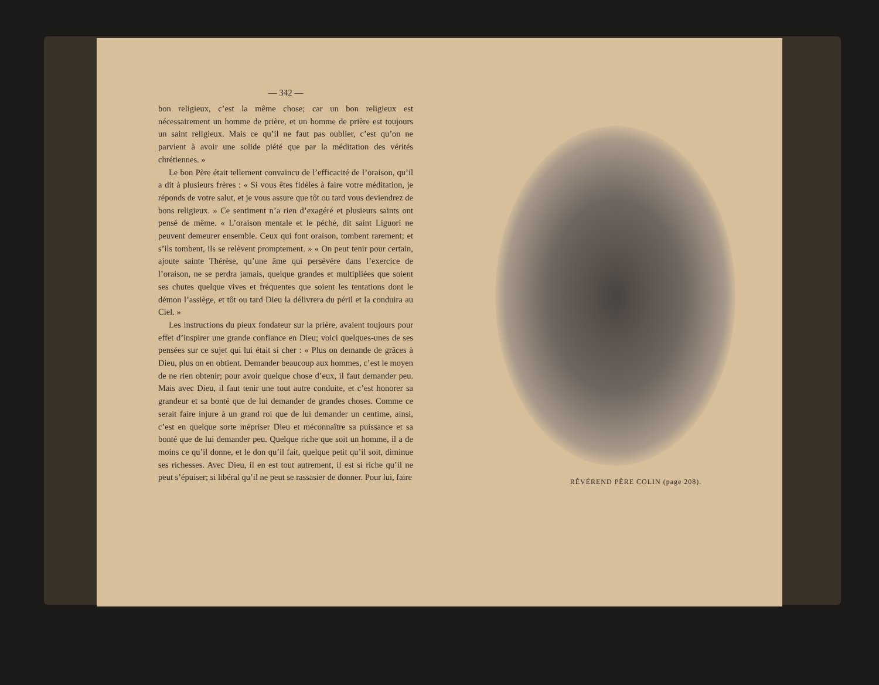— 342 —
bon religieux, c’est la même chose; car un bon religieux est nécessairement un homme de prière, et un homme de prière est toujours un saint religieux. Mais ce qu’il ne faut pas oublier, c’est qu’on ne parvient à avoir une solide piété que par la méditation des vérités chrétiennes. »
Le bon Père était tellement convaincu de l’efficacité de l’oraison, qu’il a dit à plusieurs frères : « Si vous êtes fidèles à faire votre méditation, je réponds de votre salut, et je vous assure que tôt ou tard vous deviendrez de bons religieux. » Ce sentiment n’a rien d’exagéré et plusieurs saints ont pensé de même. « L’oraison mentale et le péché, dit saint Liguori ne peuvent demeurer ensemble. Ceux qui font oraison, tombent rarement; et s’ils tombent, ils se relèvent promptement. » « On peut tenir pour certain, ajoute sainte Thérèse, qu’une âme qui persévère dans l’exercice de l’oraison, ne se perdra jamais, quelque grandes et multipliées que soient ses chutes quelque vives et fréquentes que soient les tentations dont le démon l’assiège, et tôt ou tard Dieu la délivrera du péril et la conduira au Ciel. »
Les instructions du pieux fondateur sur la prière, avaient toujours pour effet d’inspirer une grande confiance en Dieu; voici quelques-unes de ses pensées sur ce sujet qui lui était si cher : « Plus on demande de grâces à Dieu, plus on en obtient. Demander beaucoup aux hommes, c’est le moyen de ne rien obtenir; pour avoir quelque chose d’eux, il faut demander peu. Mais avec Dieu, il faut tenir une tout autre conduite, et c’est honorer sa grandeur et sa bonté que de lui demander de grandes choses. Comme ce serait faire injure à un grand roi que de lui demander un centime, ainsi, c’est en quelque sorte mépriser Dieu et méconnaître sa puissance et sa bonté que de lui demander peu. Quelque riche que soit un homme, il a de moins ce qu’il donne, et le don qu’il fait, quelque petit qu’il soit, diminue ses richesses. Avec Dieu, il en est tout autrement, il est si riche qu’il ne peut s’épuiser; si libéral qu’il ne peut se rassasier de donner. Pour lui, faire
RÉVÉREND PÈRE COLIN (page 208).